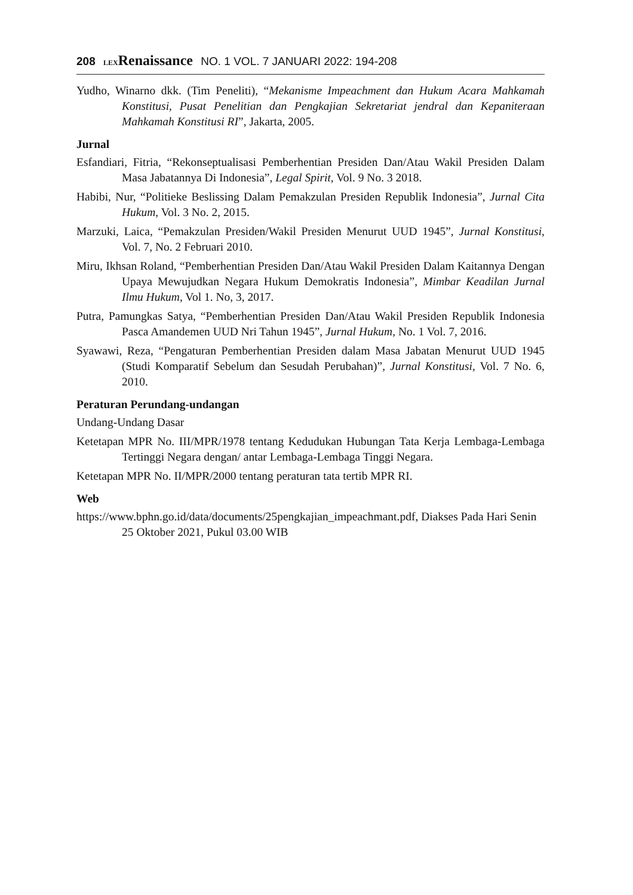208 LEX Renaissance NO. 1 VOL. 7 JANUARI 2022: 194-208
Yudho, Winarno dkk. (Tim Peneliti), “Mekanisme Impeachment dan Hukum Acara Mahkamah Konstitusi, Pusat Penelitian dan Pengkajian Sekretariat jendral dan Kepaniteraan Mahkamah Konstitusi RI”, Jakarta, 2005.
Jurnal
Esfandiari, Fitria, “Rekonseptualisasi Pemberhentian Presiden Dan/Atau Wakil Presiden Dalam Masa Jabatannya Di Indonesia”, Legal Spirit, Vol. 9 No. 3 2018.
Habibi, Nur, “Politieke Beslissing Dalam Pemakzulan Presiden Republik Indonesia”, Jurnal Cita Hukum, Vol. 3 No. 2, 2015.
Marzuki, Laica, “Pemakzulan Presiden/Wakil Presiden Menurut UUD 1945”, Jurnal Konstitusi, Vol. 7, No. 2 Februari 2010.
Miru, Ikhsan Roland, “Pemberhentian Presiden Dan/Atau Wakil Presiden Dalam Kaitannya Dengan Upaya Mewujudkan Negara Hukum Demokratis Indonesia”, Mimbar Keadilan Jurnal Ilmu Hukum, Vol 1. No, 3, 2017.
Putra, Pamungkas Satya, “Pemberhentian Presiden Dan/Atau Wakil Presiden Republik Indonesia Pasca Amandemen UUD Nri Tahun 1945”, Jurnal Hukum, No. 1 Vol. 7, 2016.
Syawawi, Reza, “Pengaturan Pemberhentian Presiden dalam Masa Jabatan Menurut UUD 1945 (Studi Komparatif Sebelum dan Sesudah Perubahan)”, Jurnal Konstitusi, Vol. 7 No. 6, 2010.
Peraturan Perundang-undangan
Undang-Undang Dasar
Ketetapan MPR No. III/MPR/1978 tentang Kedudukan Hubungan Tata Kerja Lembaga-Lembaga Tertinggi Negara dengan/ antar Lembaga-Lembaga Tinggi Negara.
Ketetapan MPR No. II/MPR/2000 tentang peraturan tata tertib MPR RI.
Web
https://www.bphn.go.id/data/documents/25pengkajian_impeachmant.pdf, Diakses Pada Hari Senin 25 Oktober 2021, Pukul 03.00 WIB